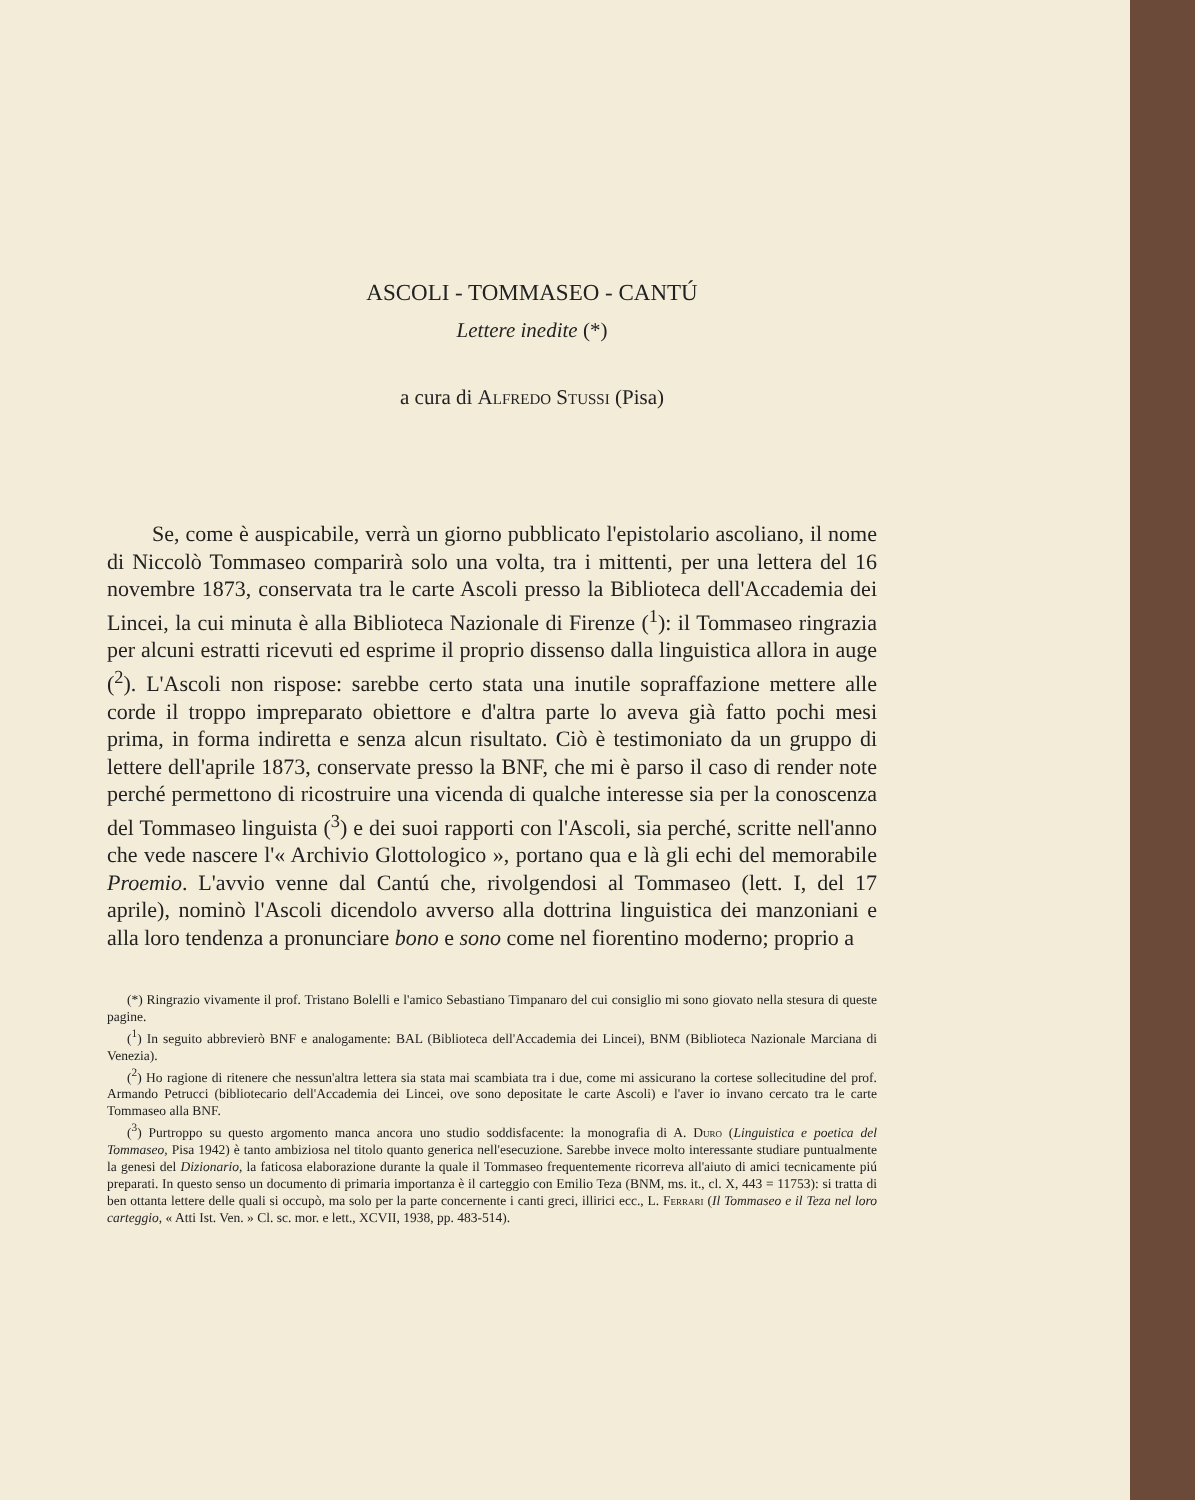ASCOLI - TOMMASEO - CANTÚ
Lettere inedite (*)
a cura di Alfredo Stussi (Pisa)
Se, come è auspicabile, verrà un giorno pubblicato l'epistolario ascoliano, il nome di Niccolò Tommaseo comparirà solo una volta, tra i mittenti, per una lettera del 16 novembre 1873, conservata tra le carte Ascoli presso la Biblioteca dell'Accademia dei Lincei, la cui minuta è alla Biblioteca Nazionale di Firenze (<sup>1</sup>): il Tommaseo ringrazia per alcuni estratti ricevuti ed esprime il proprio dissenso dalla linguistica allora in auge (<sup>2</sup>). L'Ascoli non rispose: sarebbe certo stata una inutile sopraffazione mettere alle corde il troppo impreparato obiettore e d'altra parte lo aveva già fatto pochi mesi prima, in forma indiretta e senza alcun risultato. Ciò è testimoniato da un gruppo di lettere dell'aprile 1873, conservate presso la BNF, che mi è parso il caso di render note perché permettono di ricostruire una vicenda di qualche interesse sia per la conoscenza del Tommaseo linguista (<sup>3</sup>) e dei suoi rapporti con l'Ascoli, sia perché, scritte nell'anno che vede nascere l'« Archivio Glottologico », portano qua e là gli echi del memorabile Proemio. L'avvio venne dal Cantú che, rivolgendosi al Tommaseo (lett. I, del 17 aprile), nominò l'Ascoli dicendolo avverso alla dottrina linguistica dei manzoniani e alla loro tendenza a pronunciare bono e sono come nel fiorentino moderno; proprio a
(*) Ringrazio vivamente il prof. Tristano Bolelli e l'amico Sebastiano Timpanaro del cui consiglio mi sono giovato nella stesura di queste pagine.
(<sup>1</sup>) In seguito abbrevierò BNF e analogamente: BAL (Biblioteca dell'Accademia dei Lincei), BNM (Biblioteca Nazionale Marciana di Venezia).
(<sup>2</sup>) Ho ragione di ritenere che nessun'altra lettera sia stata mai scambiata tra i due, come mi assicurano la cortese sollecitudine del prof. Armando Petrucci (bibliotecario dell'Accademia dei Lincei, ove sono depositate le carte Ascoli) e l'aver io invano cercato tra le carte Tommaseo alla BNF.
(<sup>3</sup>) Purtroppo su questo argomento manca ancora uno studio soddisfacente: la monografia di A. Duro (Linguistica e poetica del Tommaseo, Pisa 1942) è tanto ambiziosa nel titolo quanto generica nell'esecuzione. Sarebbe invece molto interessante studiare puntualmente la genesi del Dizionario, la faticosa elaborazione durante la quale il Tommaseo frequentemente ricorreva all'aiuto di amici tecnicamente piú preparati. In questo senso un documento di primaria importanza è il carteggio con Emilio Teza (BNM, ms. it., cl. X, 443 = 11753): si tratta di ben ottanta lettere delle quali si occupò, ma solo per la parte concernente i canti greci, illirici ecc., L. Ferrari (Il Tommaseo e il Teza nel loro carteggio, « Atti Ist. Ven. » Cl. sc. mor. e lett., XCVII, 1938, pp. 483-514).